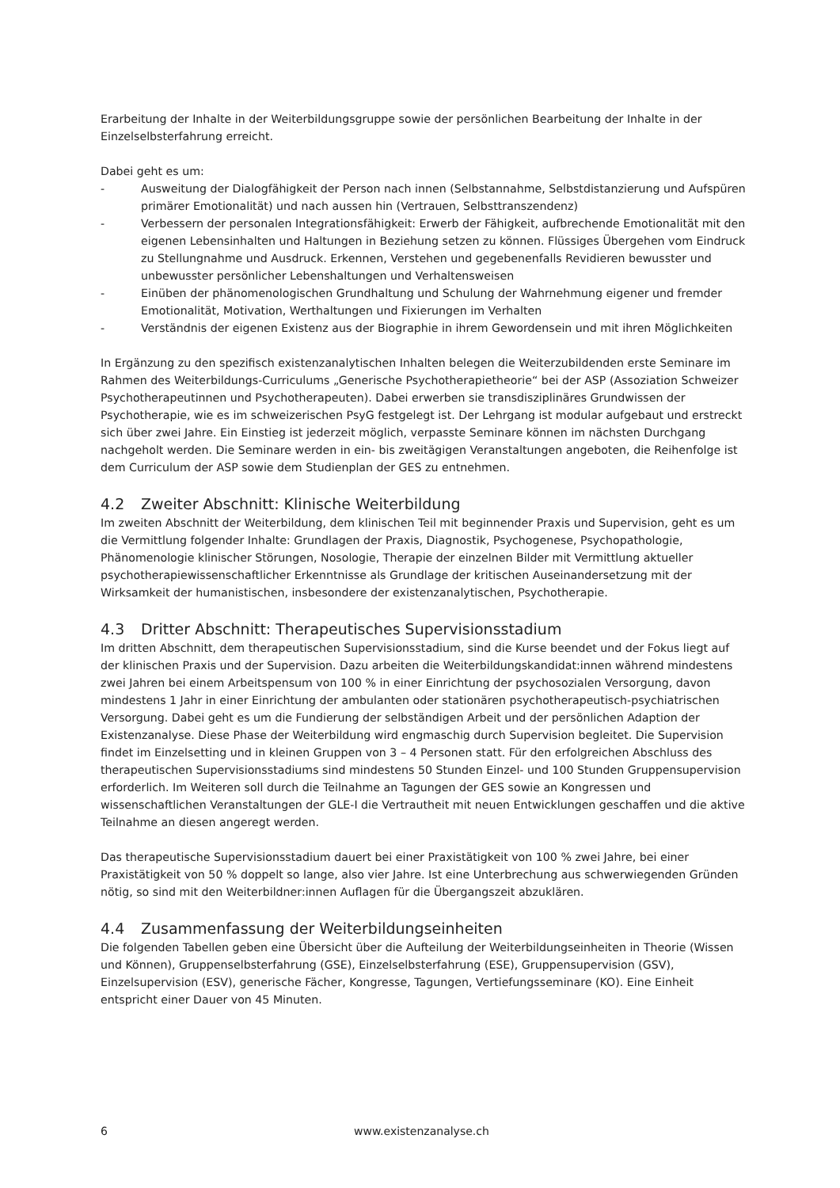Erarbeitung der Inhalte in der Weiterbildungsgruppe sowie der persönlichen Bearbeitung der Inhalte in der Einzelselbsterfahrung erreicht.
Dabei geht es um:
- Ausweitung der Dialogfähigkeit der Person nach innen (Selbstannahme, Selbstdistanzierung und Aufspüren primärer Emotionalität) und nach aussen hin (Vertrauen, Selbsttranszendenz)
- Verbessern der personalen Integrationsfähigkeit: Erwerb der Fähigkeit, aufbrechende Emotionalität mit den eigenen Lebensinhalten und Haltungen in Beziehung setzen zu können. Flüssiges Übergehen vom Eindruck zu Stellungnahme und Ausdruck. Erkennen, Verstehen und gegebenenfalls Revidieren bewusster und unbewusster persönlicher Lebenshaltungen und Verhaltensweisen
- Einüben der phänomenologischen Grundhaltung und Schulung der Wahrnehmung eigener und fremder Emotionalität, Motivation, Werthaltungen und Fixierungen im Verhalten
- Verständnis der eigenen Existenz aus der Biographie in ihrem Gewordensein und mit ihren Möglichkeiten
In Ergänzung zu den spezifisch existenzanalytischen Inhalten belegen die Weiterzubildenden erste Seminare im Rahmen des Weiterbildungs-Curriculums „Generische Psychotherapietheorie“ bei der ASP (Assoziation Schweizer Psychotherapeutinnen und Psychotherapeuten). Dabei erwerben sie transdisziplinäres Grundwissen der Psychotherapie, wie es im schweizerischen PsyG festgelegt ist. Der Lehrgang ist modular aufgebaut und erstreckt sich über zwei Jahre. Ein Einstieg ist jederzeit möglich, verpasste Seminare können im nächsten Durchgang nachgeholt werden. Die Seminare werden in ein- bis zweitägigen Veranstaltungen angeboten, die Reihenfolge ist dem Curriculum der ASP sowie dem Studienplan der GES zu entnehmen.
4.2 Zweiter Abschnitt: Klinische Weiterbildung
Im zweiten Abschnitt der Weiterbildung, dem klinischen Teil mit beginnender Praxis und Supervision, geht es um die Vermittlung folgender Inhalte: Grundlagen der Praxis, Diagnostik, Psychogenese, Psychopathologie, Phänomenologie klinischer Störungen, Nosologie, Therapie der einzelnen Bilder mit Vermittlung aktueller psychotherapiewissenschaftlicher Erkenntnisse als Grundlage der kritischen Auseinandersetzung mit der Wirksamkeit der humanistischen, insbesondere der existenzanalytischen, Psychotherapie.
4.3 Dritter Abschnitt: Therapeutisches Supervisionsstadium
Im dritten Abschnitt, dem therapeutischen Supervisionsstadium, sind die Kurse beendet und der Fokus liegt auf der klinischen Praxis und der Supervision. Dazu arbeiten die Weiterbildungskandidat:innen während mindestens zwei Jahren bei einem Arbeitspensum von 100 % in einer Einrichtung der psychosozialen Versorgung, davon mindestens 1 Jahr in einer Einrichtung der ambulanten oder stationären psychotherapeutisch-psychiatrischen Versorgung. Dabei geht es um die Fundierung der selbständigen Arbeit und der persönlichen Adaption der Existenzanalyse. Diese Phase der Weiterbildung wird engmaschig durch Supervision begleitet. Die Supervision findet im Einzelsetting und in kleinen Gruppen von 3 – 4 Personen statt. Für den erfolgreichen Abschluss des therapeutischen Supervisionsstadiums sind mindestens 50 Stunden Einzel- und 100 Stunden Gruppensupervision erforderlich. Im Weiteren soll durch die Teilnahme an Tagungen der GES sowie an Kongressen und wissenschaftlichen Veranstaltungen der GLE-I die Vertrautheit mit neuen Entwicklungen geschaffen und die aktive Teilnahme an diesen angeregt werden.
Das therapeutische Supervisionsstadium dauert bei einer Praxistätigkeit von 100 % zwei Jahre, bei einer Praxistätigkeit von 50 % doppelt so lange, also vier Jahre. Ist eine Unterbrechung aus schwerwiegenden Gründen nötig, so sind mit den Weiterbildner:innen Auflagen für die Übergangszeit abzuklären.
4.4 Zusammenfassung der Weiterbildungseinheiten
Die folgenden Tabellen geben eine Übersicht über die Aufteilung der Weiterbildungseinheiten in Theorie (Wissen und Können), Gruppenselbsterfahrung (GSE), Einzelselbsterfahrung (ESE), Gruppensupervision (GSV), Einzelsupervision (ESV), generische Fächer, Kongresse, Tagungen, Vertiefungsseminare (KO). Eine Einheit entspricht einer Dauer von 45 Minuten.
6 www.existenzanalyse.ch